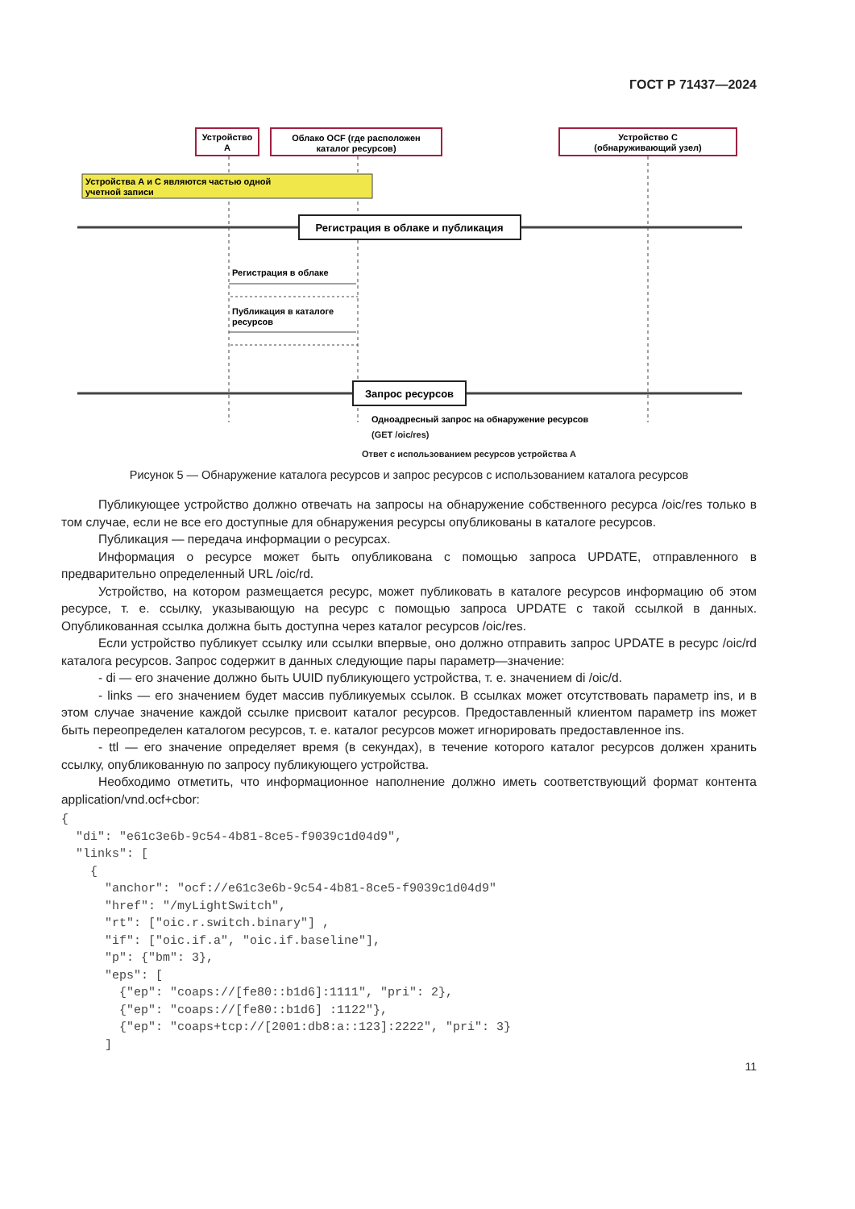ГОСТ Р 71437—2024
Устройство
А
Облако OCF (где расположен
каталог ресурсов)
Устройство С
(обнаруживающий узел)
Устройства А и С являются частью одной
учетной записи
Регистрация в облаке и публикация
Регистрация в облаке
Публикация в каталоге
ресурсов
Запрос ресурсов
Одноадресный запрос на обнаружение ресурсов
(GET /oic/res)
Ответ с использованием ресурсов устройства А
Рисунок 5 — Обнаружение каталога ресурсов и запрос ресурсов с использованием каталога ресурсов
Публикующее устройство должно отвечать на запросы на обнаружение собственного ресурса /oic/res только в том случае, если не все его доступные для обнаружения ресурсы опубликованы в каталоге ресурсов.
Публикация — передача информации о ресурсах.
Информация о ресурсе может быть опубликована с помощью запроса UPDATE, отправленного в предварительно определенный URL /oic/rd.
Устройство, на котором размещается ресурс, может публиковать в каталоге ресурсов информацию об этом ресурсе, т. е. ссылку, указывающую на ресурс с помощью запроса UPDATE с такой ссылкой в данных. Опубликованная ссылка должна быть доступна через каталог ресурсов /oic/res.
Если устройство публикует ссылку или ссылки впервые, оно должно отправить запрос UPDATE в ресурс /oic/rd каталога ресурсов. Запрос содержит в данных следующие пары параметр—значение:
- di — его значение должно быть UUID публикующего устройства, т. е. значением di /oic/d.
- links — его значением будет массив публикуемых ссылок. В ссылках может отсутствовать параметр ins, и в этом случае значение каждой ссылке присвоит каталог ресурсов. Предоставленный клиентом параметр ins может быть переопределен каталогом ресурсов, т. е. каталог ресурсов может игнорировать предоставленное ins.
- ttl — его значение определяет время (в секундах), в течение которого каталог ресурсов должен хранить ссылку, опубликованную по запросу публикующего устройства.
Необходимо отметить, что информационное наполнение должно иметь соответствующий формат контента application/vnd.ocf+cbor:
{
  "di": "e61c3e6b-9c54-4b81-8ce5-f9039c1d04d9",
  "links": [
    {
      "anchor": "ocf://e61c3e6b-9c54-4b81-8ce5-f9039c1d04d9"
      "href": "/myLightSwitch",
      "rt": ["oic.r.switch.binary"] ,
      "if": ["oic.if.a", "oic.if.baseline"],
      "p": {"bm": 3},
      "eps": [
        {"ep": "coaps://[fe80::b1d6]:1111", "pri": 2},
        {"ep": "coaps://[fe80::b1d6] :1122"},
        {"ep": "coaps+tcp://[2001:db8:a::123]:2222", "pri": 3}
      ]
11